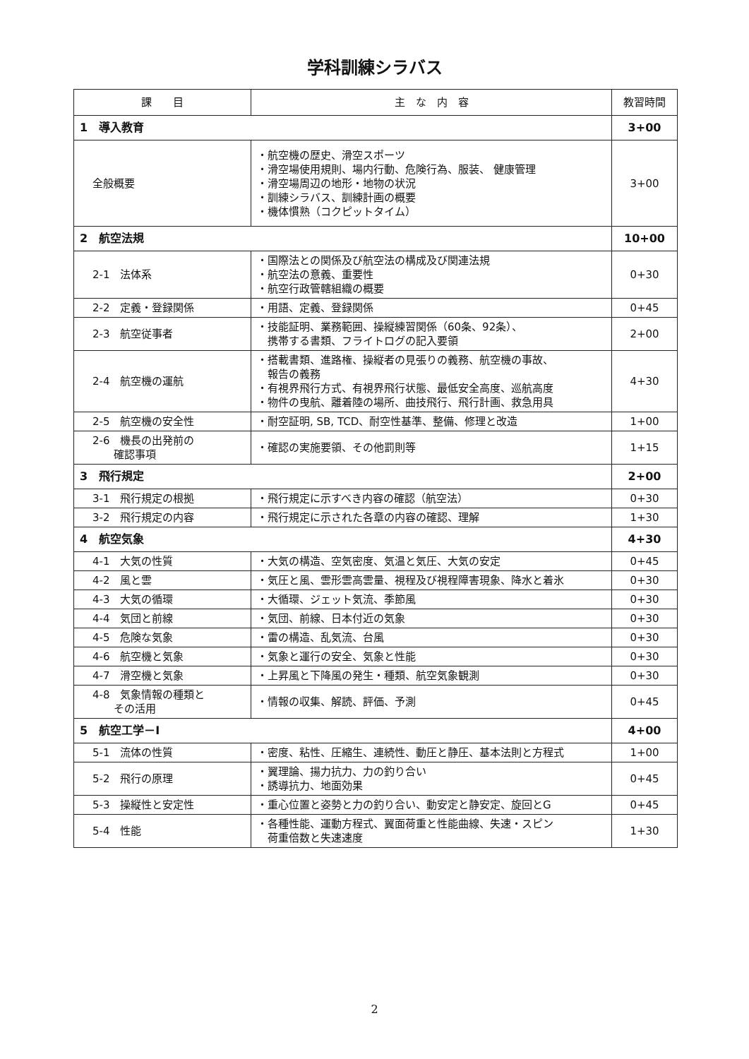学科訓練シラバス
| 課 目 | 主 な 内 容 | 教習時間 |
| --- | --- | --- |
| 1 導入教育 | | 3+00 |
| 全般概要 | ・航空機の歴史、滑空スポーツ ・滑空場使用規則、場内行動、危険行為、服装、 健康管理 ・滑空場周辺の地形・地物の状況 ・訓練シラバス、訓練計画の概要 ・機体慣熟（コクピットタイム） | 3+00 |
| 2 航空法規 | | 10+00 |
| 2-1 法体系 | ・国際法との関係及び航空法の構成及び関連法規 ・航空法の意義、重要性 ・航空行政管轄組織の概要 | 0+30 |
| 2-2 定義・登録関係 | ・用語、定義、登録関係 | 0+45 |
| 2-3 航空従事者 | ・技能証明、業務範囲、操縦練習関係（60条、92条）、 携帯する書類、フライトログの記入要領 | 2+00 |
| 2-4 航空機の運航 | ・搭載書類、進路権、操縦者の見張りの義務、航空機の事故、 報告の義務 ・有視界飛行方式、有視界飛行状態、最低安全高度、巡航高度 ・物件の曳航、離着陸の場所、曲技飛行、飛行計画、救急用具 | 4+30 |
| 2-5 航空機の安全性 | ・耐空証明, SB, TCD、耐空性基準、整備、修理と改造 | 1+00 |
| 2-6 機長の出発前の 確認事項 | ・確認の実施要領、その他罰則等 | 1+15 |
| 3 飛行規定 | | 2+00 |
| 3-1 飛行規定の根拠 | ・飛行規定に示すべき内容の確認（航空法） | 0+30 |
| 3-2 飛行規定の内容 | ・飛行規定に示された各章の内容の確認、理解 | 1+30 |
| 4 航空気象 | | 4+30 |
| 4-1 大気の性質 | ・大気の構造、空気密度、気温と気圧、大気の安定 | 0+45 |
| 4-2 風と雲 | ・気圧と風、雲形雲高雲量、視程及び視程障害現象、降水と着氷 | 0+30 |
| 4-3 大気の循環 | ・大循環、ジェット気流、季節風 | 0+30 |
| 4-4 気団と前線 | ・気団、前線、日本付近の気象 | 0+30 |
| 4-5 危険な気象 | ・雷の構造、乱気流、台風 | 0+30 |
| 4-6 航空機と気象 | ・気象と運行の安全、気象と性能 | 0+30 |
| 4-7 滑空機と気象 | ・上昇風と下降風の発生・種類、航空気象観測 | 0+30 |
| 4-8 気象情報の種類と その活用 | ・情報の収集、解読、評価、予測 | 0+45 |
| 5 航空工学－Ⅰ | | 4+00 |
| 5-1 流体の性質 | ・密度、粘性、圧縮生、連続性、動圧と静圧、基本法則と方程式 | 1+00 |
| 5-2 飛行の原理 | ・翼理論、揚力抗力、力の釣り合い ・誘導抗力、地面効果 | 0+45 |
| 5-3 操縦性と安定性 | ・重心位置と姿勢と力の釣り合い、動安定と静安定、旋回とG | 0+45 |
| 5-4 性能 | ・各種性能、運動方程式、翼面荷重と性能曲線、失速・スピン 荷重倍数と失速速度 | 1+30 |
2